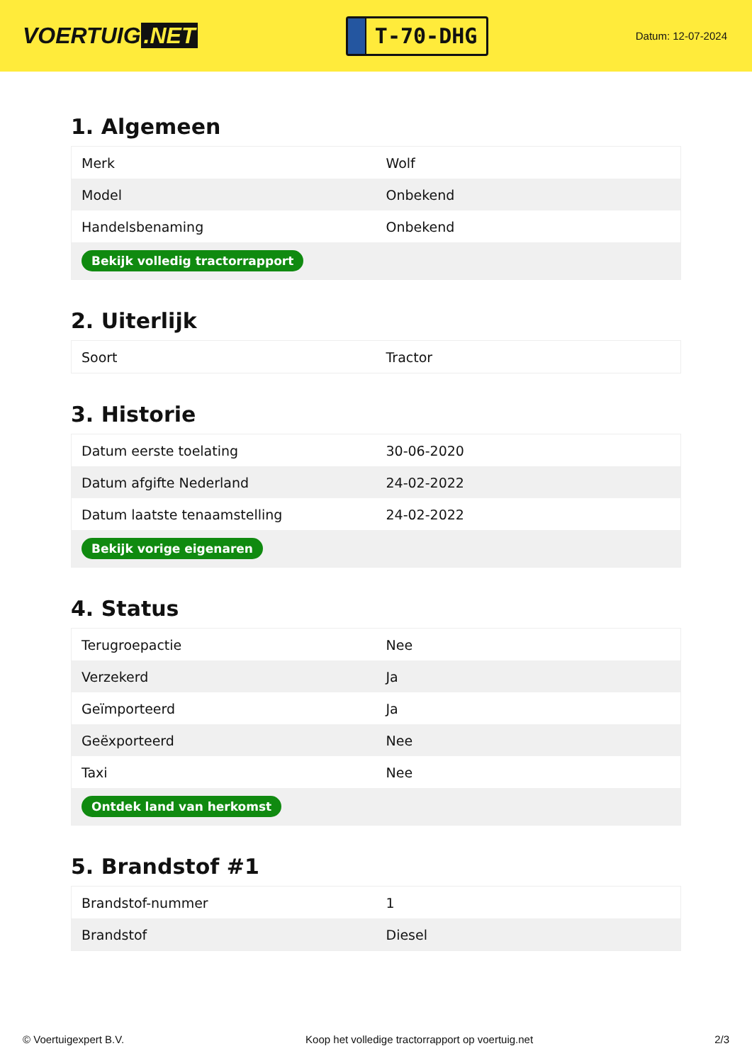VOERTUIG.NET
T-70-DHG
Datum: 12-07-2024
1. Algemeen
| Merk | Wolf |
| Model | Onbekend |
| Handelsbenaming | Onbekend |
| Bekijk volledig tractorrapport | |
2. Uiterlijk
| Soort | Tractor |
3. Historie
| Datum eerste toelating | 30-06-2020 |
| Datum afgifte Nederland | 24-02-2022 |
| Datum laatste tenaamstelling | 24-02-2022 |
| Bekijk vorige eigenaren | |
4. Status
| Terugroepactie | Nee |
| Verzekerd | Ja |
| Geïmporteerd | Ja |
| Geëxporteerd | Nee |
| Taxi | Nee |
| Ontdek land van herkomst | |
5. Brandstof #1
| Brandstof-nummer | 1 |
| Brandstof | Diesel |
© Voertuigexpert B.V. Koop het volledige tractorrapport op voertuig.net 2/3